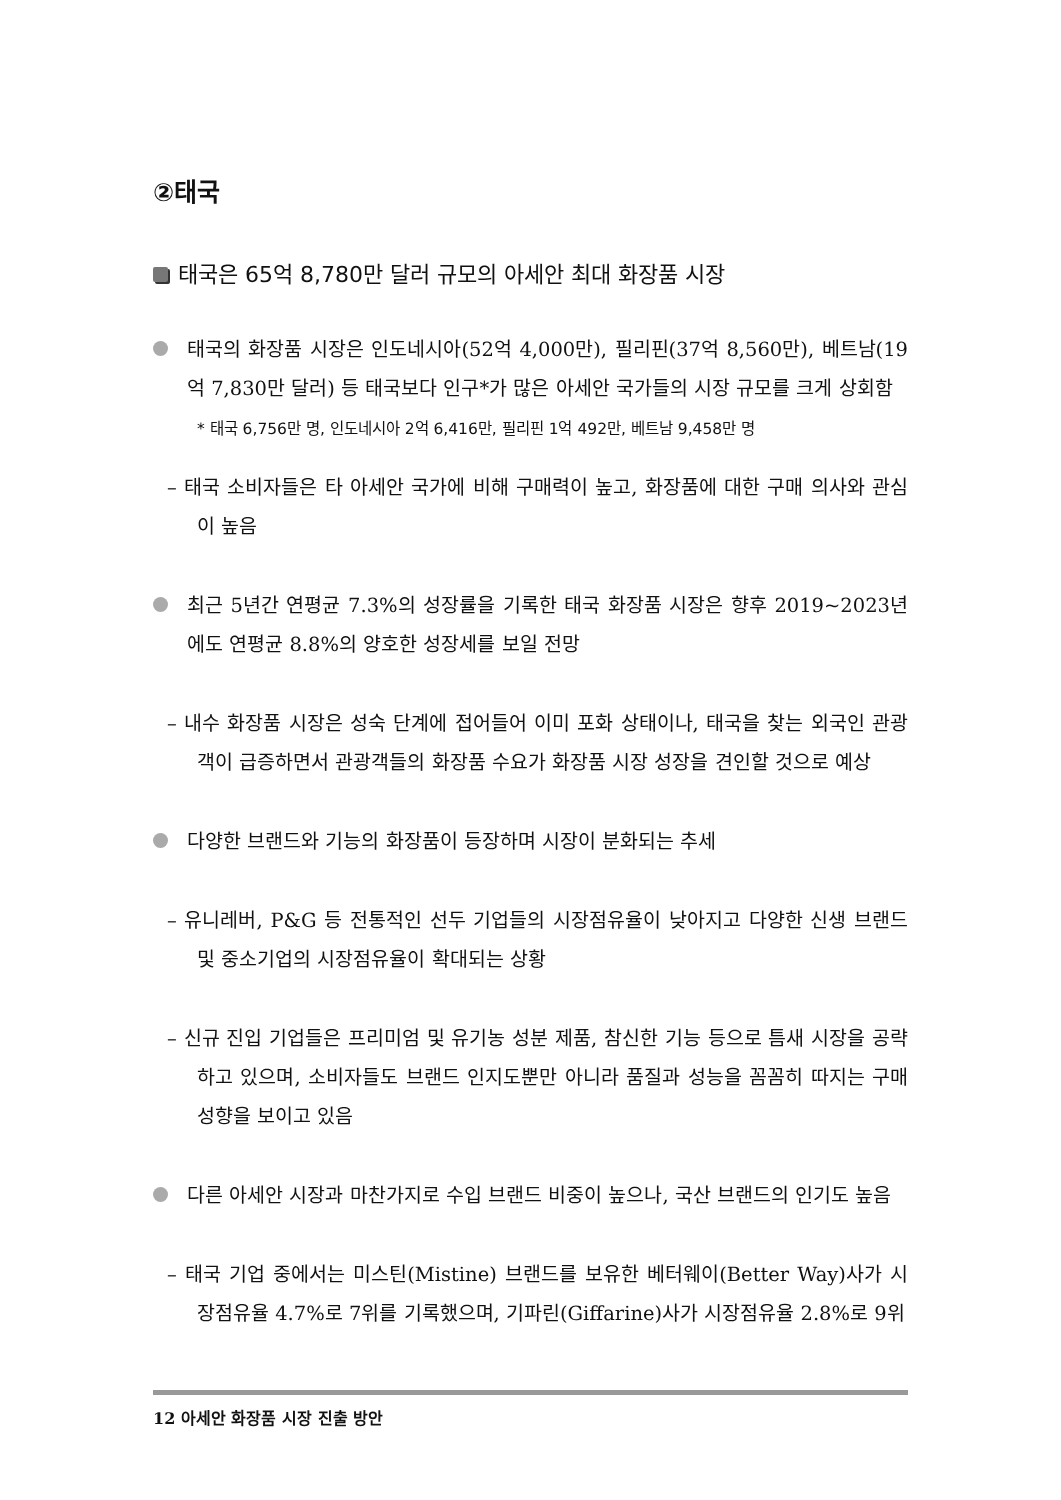②태국
태국은 65억 8,780만 달러 규모의 아세안 최대 화장품 시장
태국의 화장품 시장은 인도네시아(52억 4,000만), 필리핀(37억 8,560만), 베트남(19억 7,830만 달러) 등 태국보다 인구*가 많은 아세안 국가들의 시장 규모를 크게 상회함
* 태국 6,756만 명, 인도네시아 2억 6,416만, 필리핀 1억 492만, 베트남 9,458만 명
– 태국 소비자들은 타 아세안 국가에 비해 구매력이 높고, 화장품에 대한 구매 의사와 관심이 높음
최근 5년간 연평균 7.3%의 성장률을 기록한 태국 화장품 시장은 향후 2019~2023년에도 연평균 8.8%의 양호한 성장세를 보일 전망
– 내수 화장품 시장은 성숙 단계에 접어들어 이미 포화 상태이나, 태국을 찾는 외국인 관광객이 급증하면서 관광객들의 화장품 수요가 화장품 시장 성장을 견인할 것으로 예상
다양한 브랜드와 기능의 화장품이 등장하며 시장이 분화되는 추세
– 유니레버, P&G 등 전통적인 선두 기업들의 시장점유율이 낮아지고 다양한 신생 브랜드 및 중소기업의 시장점유율이 확대되는 상황
– 신규 진입 기업들은 프리미엄 및 유기농 성분 제품, 참신한 기능 등으로 틈새 시장을 공략하고 있으며, 소비자들도 브랜드 인지도뿐만 아니라 품질과 성능을 꼼꼼히 따지는 구매 성향을 보이고 있음
다른 아세안 시장과 마찬가지로 수입 브랜드 비중이 높으나, 국산 브랜드의 인기도 높음
– 태국 기업 중에서는 미스틴(Mistine) 브랜드를 보유한 베터웨이(Better Way)사가 시장점유율 4.7%로 7위를 기록했으며, 기파린(Giffarine)사가 시장점유율 2.8%로 9위
12 아세안 화장품 시장 진출 방안